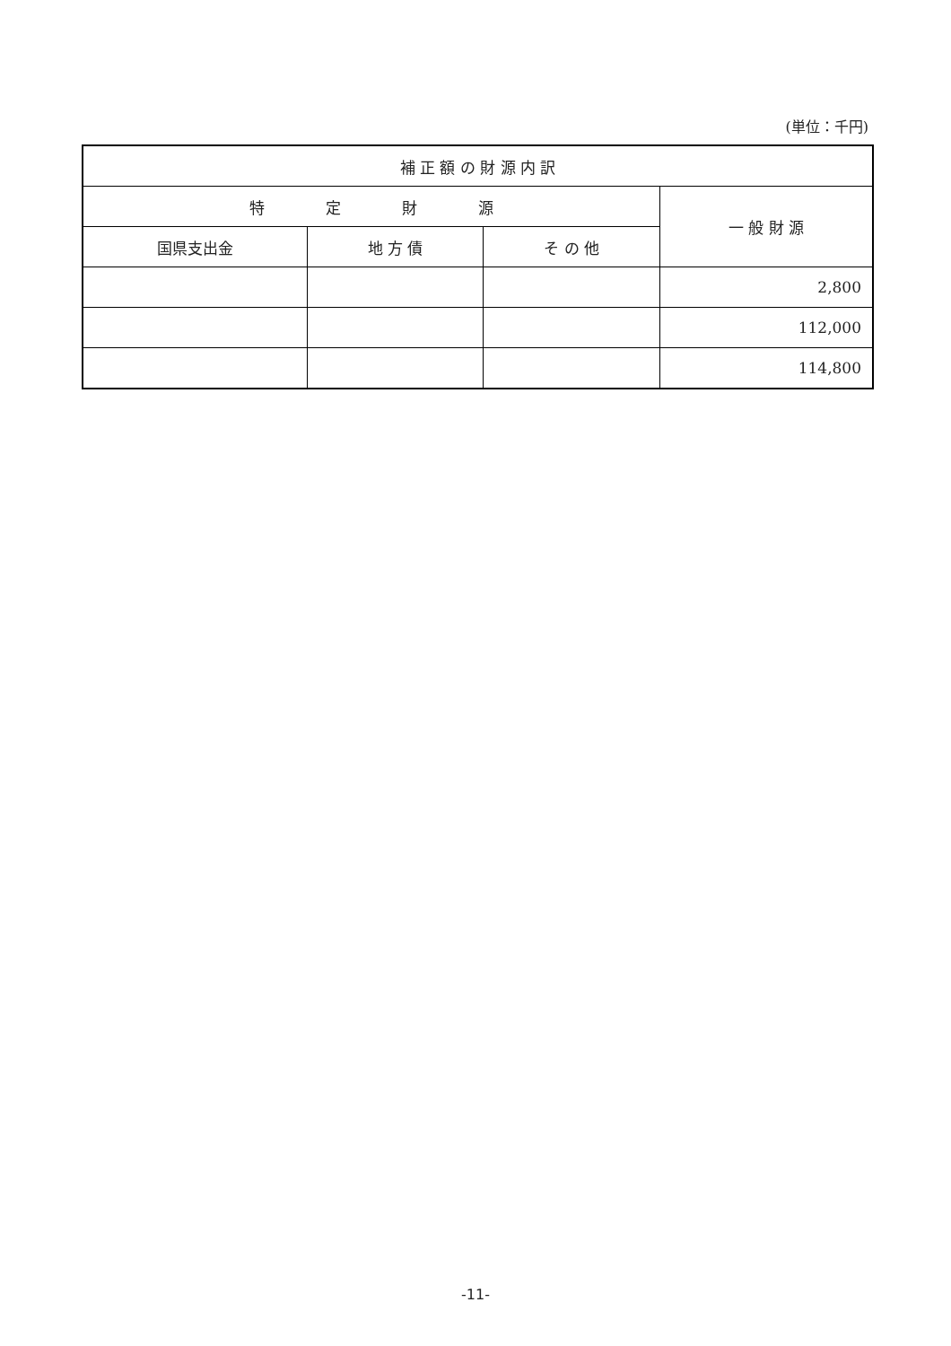(単位：千円)
| 補 正 額 の 財 源 内 訳 | | | |
| --- | --- | --- | --- |
| 特 定 財 源 | | | 一 般 財 源 |
| 国県支出金 | 地 方 債 | そ の 他 | |
| | | | 2,800 |
| | | | 112,000 |
| | | | 114,800 |
-11-